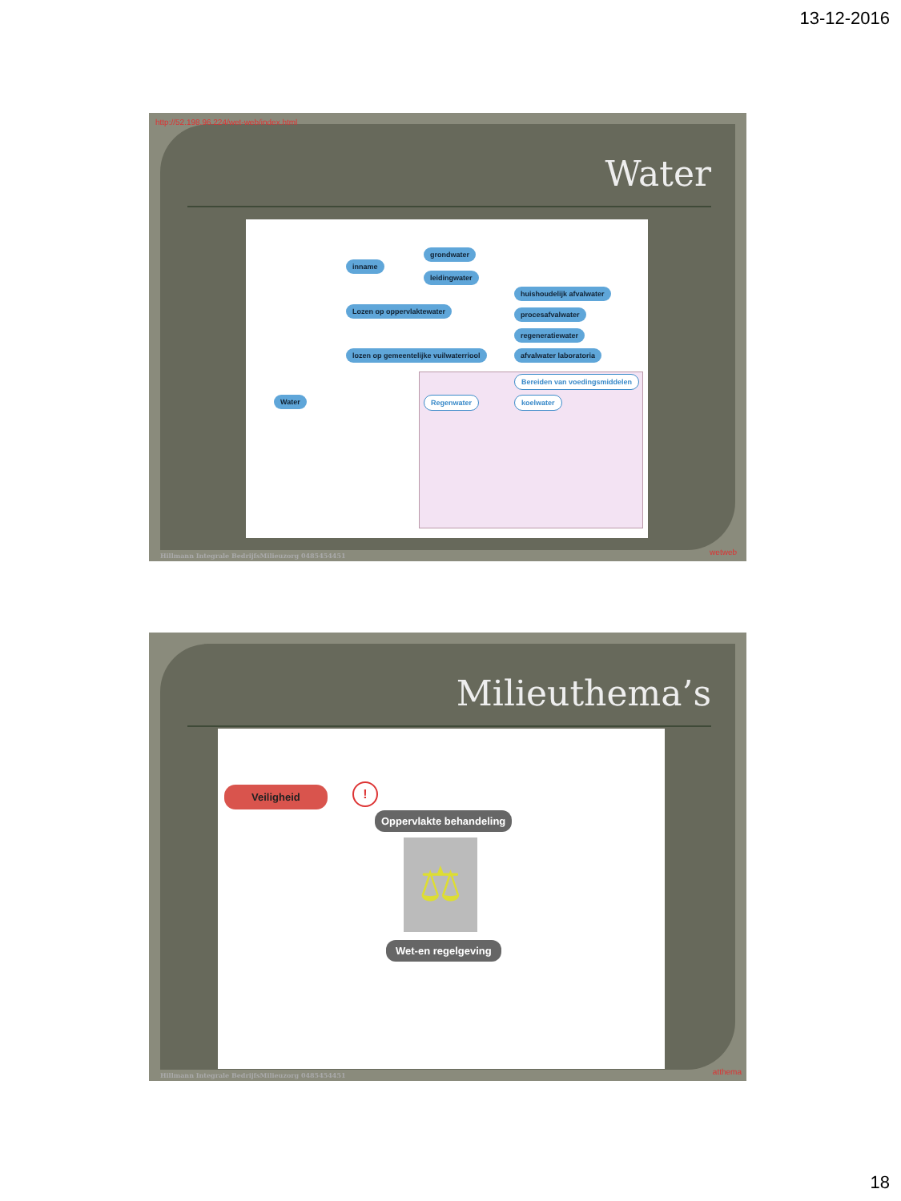13-12-2016
http://52.198.96.224/wet-web/index.html
Water
grondwater
inname
leidingwater
huishoudelijk afvalwater
Lozen op oppervlaktewater procesafvalwater
regeneratiewater
lozen op gemeentelijke vuilwaterriool
afvalwater laboratoria
Bereiden van voedingsmiddelen
Water Regenwater koelwater
Hillmann Integrale BedrijfsMilieuzorg 0485454451
wetweb
Milieuthema’s
Veiligheid !
Oppervlakte behandeling
⚖
Wet-en regelgeving
Hillmann Integrale BedrijfsMilieuzorg 0485454451
atthema
18